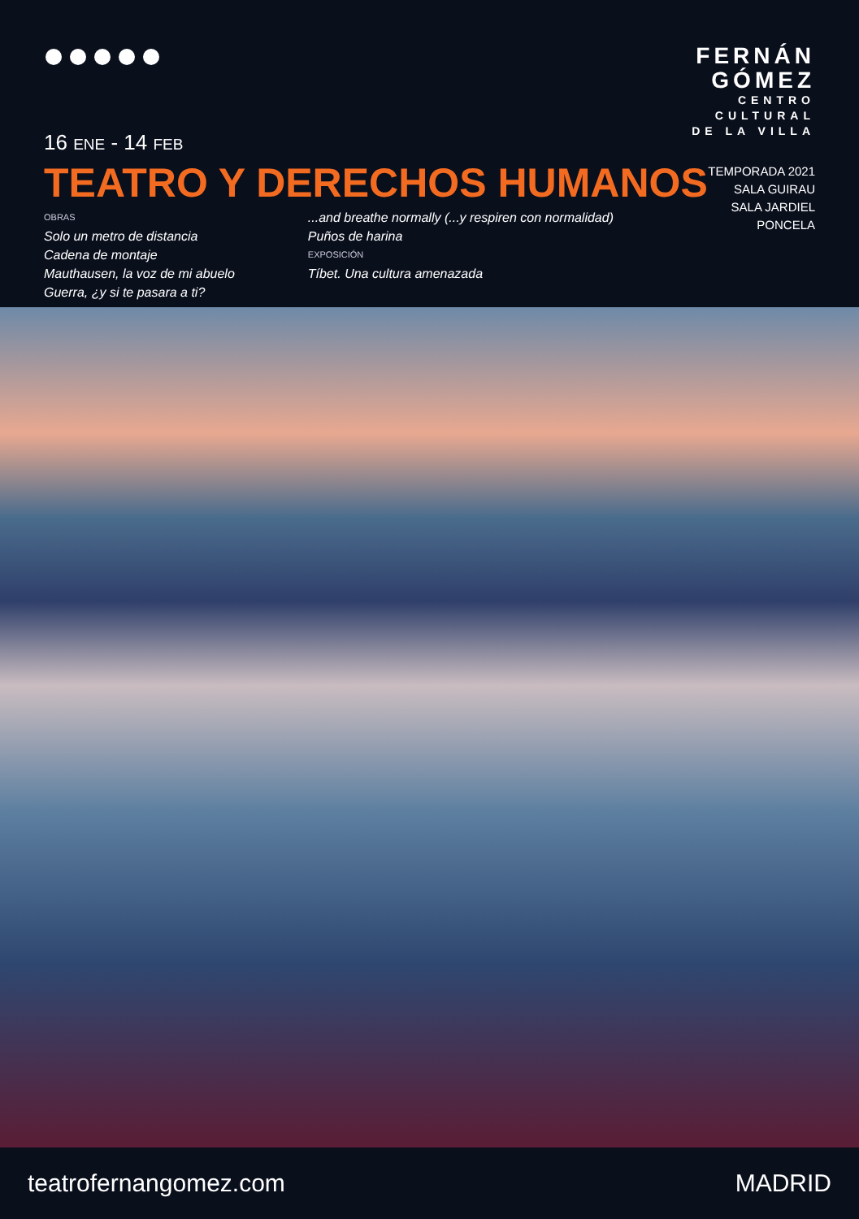FERNÁN
GÓMEZ
CENTRO
CULTURAL
DE LA VILLA
TEMPORADA 2021
SALA GUIRAU
SALA JARDIEL
PONCELA
16 ENE - 14 FEB
TEATRO Y DERECHOS HUMANOS
OBRAS
Solo un metro de distancia
Cadena de montaje
Mauthausen, la voz de mi abuelo
Guerra, ¿y si te pasara a ti?
...and breathe normally (...y respiren con normalidad)
Puños de harina
EXPOSICIÓN
Tíbet. Una cultura amenazada
teatrofernangomez.com MADRID